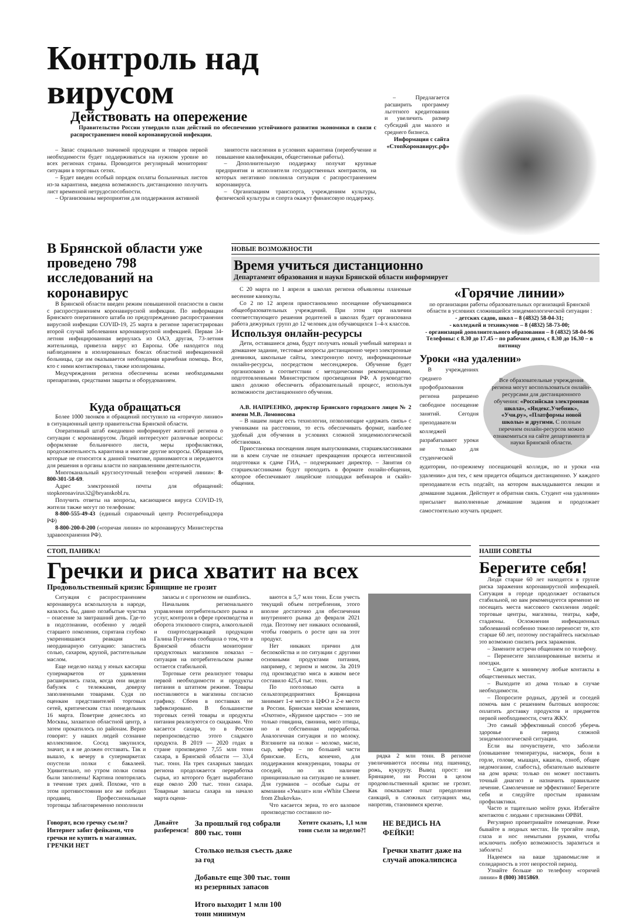Контроль над вирусом
Действовать на опережение
Правительство России утвердило план действий по обеспечению устойчивого развития экономики в связи с распространением новой коронавирусной инфекции.
– Запас социально значимой продукции и товаров первой необходимости будет поддерживаться на нужном уровне во всех регионах страны. Проводится регулярный мониторинг ситуации в торговых сетях.
– Будет введен особый порядок оплаты больничных листов из-за карантина, введена возможность дистанционно получить лист временной нетрудоспособности.
– Организованы мероприятия для поддержания активной
занятости населения в условиях карантина (переобучение и повышение квалификации, общественные работы).
– Дополнительную поддержку получат крупные предприятия и исполнители государственных контрактов, на которых негативно повлияла ситуация с распространением коронавируса.
– Организациям транспорта, учреждениям культуры, физической культуры и спорта окажут финансовую поддержку.
– Предлагается расширить программу льготного кредитования и увеличить размер субсидий для малого и среднего бизнеса.
Информация с сайта «СтопКоронавирус.рф»
В Брянской области уже проведено 798 исследований на коронавирус
В Брянской области введен режим повышенной опасности в связи с распространением коронавирусной инфекции. По информации Брянского оперативного штаба по предупреждению распространения вирусной инфекции COVID-19, 25 марта в регионе зарегистрирован второй случай заболевания коронавирусной инфекцией. Первая 34-летняя инфицированная вернулась из ОАЭ, другая, 73-летняя жительница, привезла вирус из Европы. Обе находятся под наблюдением в изолированных боксах областной инфекционной больницы, где им оказывается необходимая врачебная помощь. Все, кто с ними контактировал, также изолированы.
Медучреждения региона обеспечены всеми необходимыми препаратами, средствами защиты и оборудованием.
Куда обращаться
Более 1000 звонков и обращений поступило на «горячую линию» в ситуационный центр правительства Брянской области.
Оперативный штаб ежедневно информирует жителей региона о ситуации с коронавирусом. Людей интересуют различные вопросы: оформление больничного листа, меры профилактики, продолжительность карантина и многие другие вопросы. Обращения, которые не относятся к данной тематике, принимаются и передаются для решения в органы власти по направлениям деятельности.
Многоканальный круглосуточный телефон «горячей линии»: 8-800-301-58-69.
Адрес электронной почты для обращений: stopkoronavirus32@bryanskobl.ru.
Получить ответы на вопросы, касающиеся вируса COVID-19, жители также могут по телефонам:
8-800-555-49-43 (единый справочный центр Роспотребнадзора РФ)
8-800-200-0-200 («горячая линия» по коронавирусу Министерства здравоохранения РФ).
НОВЫЕ ВОЗМОЖНОСТИ
Время учиться дистанционно
Департамент образования и науки Брянской области информирует
С 20 марта по 1 апреля в школах региона объявлены плановые весенние каникулы.
Со 2 по 12 апреля приостановлено посещение обучающимися общеобразовательных учреждений. При этом при наличии соответствующего решения родителей в школах будет организована работа дежурных групп до 12 человек для обучающихся 1–4-х классов.
Используя онлайн-ресурсы
Дети, оставшиеся дома, будут получать новый учебный материал и домашнее задание, тестовые вопросы дистанционно через электронные дневники, школьные сайты, электронную почту, информационные онлайн-ресурсы, посредством мессенджеров. Обучение будет организовано в соответствии с методическими рекомендациями, подготовленными Министерством просвещения РФ. А руководство школ должно обеспечить образовательный процесс, используя возможности дистанционного обучения.
А.В. НАПРЕЕНКО, директор Брянского городского лицея № 2 имени М.В. Ломоносова
– В нашем лицее есть технологии, позволяющие «держать связь» с учениками на расстоянии, то есть обеспечивать формат, наиболее удобный для обучения в условиях сложной эпидемиологической обстановки.
Приостановка посещения лицея выпускниками, старшеклассниками ни в коем случае не означает прекращения процесса интенсивной подготовки к сдаче ГИА, – подчеркивает директор. – Занятия со старшеклассниками будут проходить в формате онлайн-общения, которое обеспечивают лицейские площадки вебинаров и скайп-общения.
«Горячие линии»
по организации работы образовательных организаций Брянской области в условиях сложившейся эпидемиологической ситуации :
- детских садов, школ – 8 (4832) 58-04-31;
- колледжей и техникумов – 8 (4832) 58-73-00;
- организаций дополнительного образования – 8 (4832) 58-04-96
Телефоны: с 8.30 до 17.45 – по рабочим дням, с 8.30 до 16.30 – в пятницу
Уроки «на удалении»
Все образовательные учреждения региона могут воспользоваться онлайн-ресурсами для дистанционного обучения: «Российская электронная школа», «Яндекс.Учебник», «Учи.ру», «Платформы новой школы» и другими. С полным перечнем онлайн-ресурсов можно ознакомиться на сайте департамента и науки Брянской области.
В учреждениях среднего профобразования региона разрешено свободное посещение занятий. Сегодня преподаватели колледжей разрабатывают уроки не только для студенческой аудитории, по-прежнему посещающей колледж, но и уроки «на удалении» для тех, с кем придется общаться дистанционно. У каждого преподавателя есть подсайт, на котором выкладываются лекции и домашние задания. Действует и обратная связь. Студент «на удалении» присылает выполненные домашние задания и продолжает самостоятельно изучать предмет.
СТОП, ПАНИКА!
Гречки и риса хватит на всех
Продовольственный кризис Брянщине не грозит
Ситуация с распространением коронавируса всколыхнула в народе, казалось бы, давно позабытые чувства – опасение за завтрашний день. Где-то в подсознании, особенно у людей старшего поколения, спрятана глубоко укоренившаяся реакция на неординарную ситуацию: запастись солью, сахаром, крупой, растительным маслом.
Еще неделю назад у юных кассирш супермаркетов от удивления расширялись глаза, когда они видели бабулек с тележками, доверху заполненными товарами. Судя по оценкам представителей торговых сетей, критическим стал понедельник 16 марта. Поветрие донеслось из Москвы, захватило областной центр, а затем прокатилось по районам. Верно говорят: у наших людей сознание коллективное. Сосед закупился, значит, и я не должен отставать. Так и вышло, к вечеру в супермаркетах опустели полки с бакалеей. Удивительно, но утром полки снова были заполнены! Картина повторялась в течение трех дней. Похоже, что в этом противостоянии все же победил продавец. Профессиональные торговцы заблаговременно пополнили
запасы и с прогнозом не ошиблись.
Начальник регионального управления потребительского рынка и услуг, контроля в сфере производства и оборота этилового спирта, алкогольной и спиртосодержащей продукции Галина Пугачева сообщила о том, что в Брянской области мониторинг продуктовых магазинов показал – ситуация на потребительском рынке остается стабильной.
Торговые сети реализуют товары первой необходимости и продукты питания в штатном режиме. Товары поставляются в магазины согласно графику. Сбоев в поставках не зафиксировано. В большинстве торговых сетей товары и продукты питания реализуются со скидками. Что касается сахара, то в России перепроизводство этого сладкого продукта. В 2019 — 2020 годах в стране произведено 7,55 млн тонн сахара, в Брянской области — 33,4 тыс. тонн. На трех сахарных заводах региона продолжается переработка сырья, из которого будет выработано еще около 200 тыс. тонн сахара. Товарные запасы сахара на начало марта оцени-
ваются в 5,7 млн тонн. Если учесть текущий объем потребления, этого вполне достаточно для обеспечения внутреннего рынка до февраля 2021 года. Поэтому нет никаких оснований, чтобы говорить о росте цен на этот продукт.
Нет никаких причин для беспокойства и по ситуации с другими основными продуктами питания, например, с зерном и мясом. За 2019 год производство мяса в живом весе составило 425,4 тыс. тонн.
По поголовью скота в сельхозпредприятиях Брянщина занимает 1-е место в ЦФО и 2-е место в России. Брянская мясная компания, «Охотно», «Куриное царство» – это не только говядина, свинина, мясо птицы, но и собственная переработка. Аналогичная ситуация и по молоку. Взгляните на полки – молоко, масло, сыр, кефир – по большей части брянские. Есть, конечно, для поддержания конкуренции, товары от соседей, но их наличие принципиально на ситуацию не влияет. Для гурманов – особые сыры от компании «Умалат» или «White Cheese from Zhukovka».
Что касается зерна, то его валовое производство составило по-
рядка 2 млн тонн. В регионе увеличиваются посевы под пшеницу, рожь, кукурузу. Вывод прост: ни Брянщине, ни России в целом продовольственный кризис не грозит. Как показывает опыт преодоления санкций, в сложных ситуациях мы, напротив, становимся крепче.
Говорят, всю гречку съели?
Интернет забит фейками, что гречки не купить в магазинах.
ГРЕЧКИ НЕТ
Давайте разберемся!
За прошлый год собрали 800 тыс. тонн
Столько нельзя съесть даже за год
Добавьте еще 300 тыс. тонн из резервных запасов
Итого выходит 1 млн 100 тонн минимум
Хотите сказать, 1,1 млн тонн съели за неделю?!
НЕ ВЕДИСЬ НА ФЕЙКИ!
Гречки хватит даже на случай апокалипсиса
НАШИ СОВЕТЫ
Берегите себя!
Люди старше 60 лет находятся в группе риска заражения коронавирусной инфекцией. Ситуация в городе продолжает оставаться стабильной, но вам рекомендуется временно не посещать места массового скопления людей: торговые центры, магазины, театры, кафе, стадионы. Осложнения инфекционных заболеваний особенно тяжело переносят те, кто старше 60 лет, поэтому постарайтесь насколько это возможно снизить риск заражения.
– Замените встречи общением по телефону.
– Перенесите запланированные визиты и поездки.
– Сведите к минимуму любые контакты в общественных местах.
– Выходите из дома только в случае необходимости.
– Попросите родных, друзей и соседей помочь вам с решением бытовых вопросов: оплатить доставку продуктов и предметов первой необходимости, счета ЖКУ.
Это самый эффективный способ уберечь здоровье в период сложной эпидемиологической ситуации.
Если вы почувствуете, что заболели (повышение температуры, насморк, боли в горле, голове, мышцах, кашель, озноб, общее недомогание, слабость), обязательно вызовите на дом врача: только он может поставить точный диагноз и назначить правильное лечение. Самолечение не эффективно! Берегите себя и следуйте простым правилам профилактики.
Часто и тщательно мойте руки. Избегайте контактов с людьми с признаками ОРВИ.
Регулярно проветривайте помещение. Реже бывайте в людных местах. Не трогайте лицо, глаза и нос немытыми руками, чтобы исключить любую возможность заразиться и заболеть!
Надеемся на ваше здравомыслие и солидарность в этот непростой период.
Узнайте больше по телефону «горячей линии» 8 (800) 3015869.